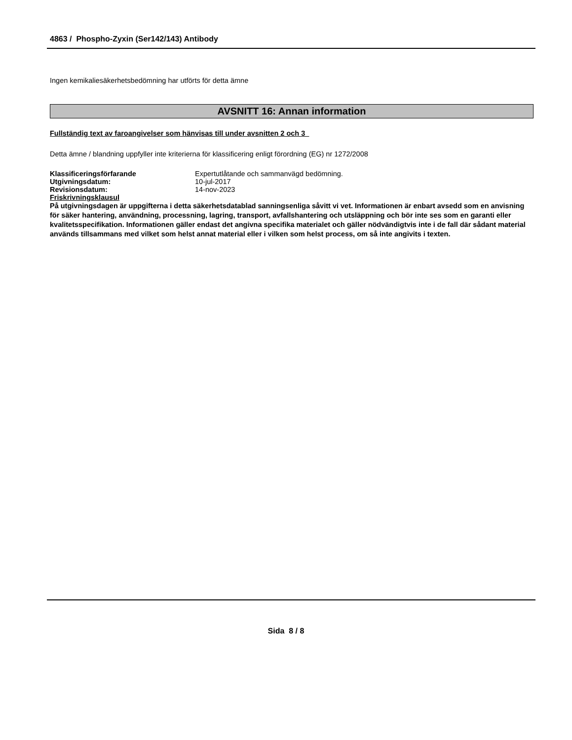4863 / Phospho-Zyxin (Ser142/143) Antibody
Ingen kemikaliesäkerhetsbedömning har utförts för detta ämne
AVSNITT 16: Annan information
Fullständig text av faroangivelser som hänvisas till under avsnitten 2 och 3
Detta ämne / blandning uppfyller inte kriterierna för klassificering enligt förordning (EG) nr 1272/2008
| Klassificeringsförfarande | Expertutlåtande och sammanvägd bedömning. |
| Utgivningsdatum: | 10-jul-2017 |
| Revisionsdatum: | 14-nov-2023 |
| Friskrivningsklausul | |
På utgivningsdagen är uppgifterna i detta säkerhetsdatablad sanningsenliga såvitt vi vet. Informationen är enbart avsedd som en anvisning för säker hantering, användning, processning, lagring, transport, avfallshantering och utsläppning och bör inte ses som en garanti eller kvalitetsspecifikation. Informationen gäller endast det angivna specifika materialet och gäller nödvändigtvis inte i de fall där sådant material används tillsammans med vilket som helst annat material eller i vilken som helst process, om så inte angivits i texten.
Sida 8 / 8